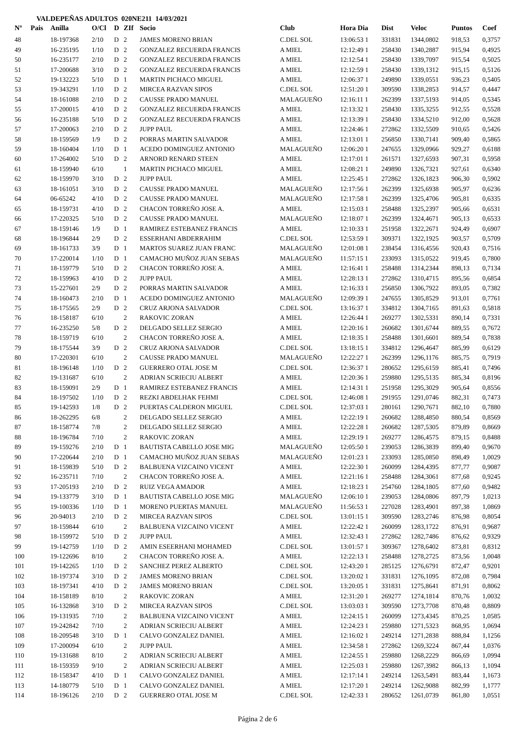VALDEPEÑAS ADULTOS 020NE211 14/03/2021
| Nº | Pais | Anilla | O/Cl | D | ZIf | Socio | Club | Hora Dia | Dist | Veloc | Puntos | Coef |
| --- | --- | --- | --- | --- | --- | --- | --- | --- | --- | --- | --- | --- |
| 48 | | 18-197368 | 2/10 | D | 2 | JAMES MORENO BRIAN | C.DEL SOL | 13:06:53 1 | 331831 | 1344,0802 | 918,53 | 0,3757 |
| 49 | | 16-235195 | 1/10 | D | 2 | GONZALEZ RECUERDA FRANCIS | A MIEL | 12:12:49 1 | 258430 | 1340,2887 | 915,94 | 0,4925 |
| 50 | | 16-235177 | 2/10 | D | 2 | GONZALEZ RECUERDA FRANCIS | A MIEL | 12:12:54 1 | 258430 | 1339,7097 | 915,54 | 0,5025 |
| 51 | | 17-200688 | 3/10 | D | 2 | GONZALEZ RECUERDA FRANCIS | A MIEL | 12:12:59 1 | 258430 | 1339,1312 | 915,15 | 0,5126 |
| 52 | | 19-132223 | 5/10 | D | 1 | MARTIN PICHACO MIGUEL | A MIEL | 12:06:37 1 | 249890 | 1339,0551 | 936,23 | 0,5405 |
| 53 | | 19-343291 | 1/10 | D | 2 | MIRCEA RAZVAN SIPOS | C.DEL SOL | 12:51:20 1 | 309590 | 1338,2853 | 914,57 | 0,4447 |
| 54 | | 18-161088 | 2/10 | D | 2 | CAUSSE PRADO MANUEL | MALAGUEÑO | 12:16:11 1 | 262399 | 1337,5193 | 914,05 | 0,5345 |
| 55 | | 17-200015 | 4/10 | D | 2 | GONZALEZ RECUERDA FRANCIS | A MIEL | 12:13:32 1 | 258430 | 1335,3255 | 912,55 | 0,5528 |
| 56 | | 16-235188 | 5/10 | D | 2 | GONZALEZ RECUERDA FRANCIS | A MIEL | 12:13:39 1 | 258430 | 1334,5210 | 912,00 | 0,5628 |
| 57 | | 17-200063 | 2/10 | D | 2 | JUPP PAUL | A MIEL | 12:24:46 1 | 272862 | 1332,5509 | 910,65 | 0,5426 |
| 58 | | 18-159569 | 1/9 | D | 2 | PORRAS MARTIN SALVADOR | A MIEL | 12:13:01 1 | 256850 | 1330,7141 | 909,40 | 0,5865 |
| 59 | | 18-160404 | 1/10 | D | 1 | ACEDO DOMINGUEZ ANTONIO | MALAGUEÑO | 12:06:20 1 | 247655 | 1329,0966 | 929,27 | 0,6188 |
| 60 | | 17-264002 | 5/10 | D | 2 | ARNORD RENARD STEEN | A MIEL | 12:17:01 1 | 261571 | 1327,6593 | 907,31 | 0,5958 |
| 61 | | 18-159940 | 6/10 | | 1 | MARTIN PICHACO MIGUEL | A MIEL | 12:08:21 1 | 249890 | 1326,7321 | 927,61 | 0,6340 |
| 62 | | 18-159970 | 3/10 | D | 2 | JUPP PAUL | A MIEL | 12:25:45 1 | 272862 | 1326,1823 | 906,30 | 0,5902 |
| 63 | | 18-161051 | 3/10 | D | 2 | CAUSSE PRADO MANUEL | MALAGUEÑO | 12:17:56 1 | 262399 | 1325,6938 | 905,97 | 0,6236 |
| 64 | | 06-65242 | 4/10 | D | 2 | CAUSSE PRADO MANUEL | MALAGUEÑO | 12:17:58 1 | 262399 | 1325,4706 | 905,81 | 0,6335 |
| 65 | | 18-159731 | 4/10 | D | 2 | CHACON TORREÑO JOSE A. | A MIEL | 12:15:03 1 | 258488 | 1325,2397 | 905,66 | 0,6531 |
| 66 | | 17-220325 | 5/10 | D | 2 | CAUSSE PRADO MANUEL | MALAGUEÑO | 12:18:07 1 | 262399 | 1324,4671 | 905,13 | 0,6533 |
| 67 | | 18-159146 | 1/9 | D | 1 | RAMIREZ ESTEBANEZ FRANCIS | A MIEL | 12:10:33 1 | 251958 | 1322,2671 | 924,49 | 0,6907 |
| 68 | | 18-196844 | 2/9 | D | 2 | ESSERHANI ABDERRAHIM | C.DEL SOL | 12:53:59 1 | 309371 | 1322,1925 | 903,57 | 0,5709 |
| 69 | | 18-161733 | 3/9 | D | 1 | MARTOS SUAREZ JUAN FRANC | MALAGUEÑO | 12:01:08 1 | 238454 | 1316,4556 | 920,43 | 0,7516 |
| 70 | | 17-220014 | 1/10 | D | 1 | CAMACHO MUÑOZ JUAN SEBAS | MALAGUEÑO | 11:57:15 1 | 233093 | 1315,0522 | 919,45 | 0,7800 |
| 71 | | 18-159779 | 5/10 | D | 2 | CHACON TORREÑO JOSE A. | A MIEL | 12:16:41 1 | 258488 | 1314,2344 | 898,13 | 0,7134 |
| 72 | | 18-159963 | 4/10 | D | 2 | JUPP PAUL | A MIEL | 12:28:13 1 | 272862 | 1310,4715 | 895,56 | 0,6854 |
| 73 | | 15-227601 | 2/9 | D | 2 | PORRAS MARTIN SALVADOR | A MIEL | 12:16:33 1 | 256850 | 1306,7922 | 893,05 | 0,7382 |
| 74 | | 18-160473 | 2/10 | D | 1 | ACEDO DOMINGUEZ ANTONIO | MALAGUEÑO | 12:09:39 1 | 247655 | 1305,8529 | 913,01 | 0,7761 |
| 75 | | 18-175565 | 2/9 | D | 2 | CRUZ ARJONA SALVADOR | C.DEL SOL | 13:16:37 1 | 334812 | 1304,7165 | 891,63 | 0,5818 |
| 76 | | 18-158187 | 6/10 | | 2 | RAKOVIC ZORAN | A MIEL | 12:26:44 1 | 269277 | 1302,5331 | 890,14 | 0,7331 |
| 77 | | 16-235250 | 5/8 | D | 2 | DELGADO SELLEZ SERGIO | A MIEL | 12:20:16 1 | 260682 | 1301,6744 | 889,55 | 0,7672 |
| 78 | | 18-159719 | 6/10 | | 2 | CHACON TORREÑO JOSE A. | A MIEL | 12:18:35 1 | 258488 | 1301,6601 | 889,54 | 0,7838 |
| 79 | | 18-175544 | 3/9 | D | 2 | CRUZ ARJONA SALVADOR | C.DEL SOL | 13:18:15 1 | 334812 | 1296,4647 | 885,99 | 0,6129 |
| 80 | | 17-220301 | 6/10 | | 2 | CAUSSE PRADO MANUEL | MALAGUEÑO | 12:22:27 1 | 262399 | 1296,1176 | 885,75 | 0,7919 |
| 81 | | 18-196148 | 1/10 | D | 2 | GUERRERO OTAL JOSE M | C.DEL SOL | 12:36:37 1 | 280652 | 1295,6159 | 885,41 | 0,7496 |
| 82 | | 19-131687 | 6/10 | | 2 | ADRIAN SCRIECIU ALBERT | A MIEL | 12:20:36 1 | 259880 | 1295,5135 | 885,34 | 0,8196 |
| 83 | | 18-159091 | 2/9 | D | 1 | RAMIREZ ESTEBANEZ FRANCIS | A MIEL | 12:14:31 1 | 251958 | 1295,3029 | 905,64 | 0,8556 |
| 84 | | 18-197502 | 1/10 | D | 2 | REZKI ABDELHAK FEHMI | C.DEL SOL | 12:46:08 1 | 291955 | 1291,0746 | 882,31 | 0,7473 |
| 85 | | 19-142593 | 1/8 | D | 2 | PUERTAS CALDERON MIGUEL | C.DEL SOL | 12:37:03 1 | 280161 | 1290,7671 | 882,10 | 0,7880 |
| 86 | | 18-262295 | 6/8 | | 2 | DELGADO SELLEZ SERGIO | A MIEL | 12:22:19 1 | 260682 | 1288,4850 | 880,54 | 0,8569 |
| 87 | | 18-158774 | 7/8 | | 2 | DELGADO SELLEZ SERGIO | A MIEL | 12:22:28 1 | 260682 | 1287,5305 | 879,89 | 0,8669 |
| 88 | | 18-196784 | 7/10 | | 2 | RAKOVIC ZORAN | A MIEL | 12:29:19 1 | 269277 | 1286,4575 | 879,15 | 0,8488 |
| 89 | | 19-159276 | 2/10 | D | 1 | BAUTISTA CABELLO JOSE MIG | MALAGUEÑO | 12:05:50 1 | 239053 | 1286,3839 | 899,40 | 0,9670 |
| 90 | | 17-220644 | 2/10 | D | 1 | CAMACHO MUÑOZ JUAN SEBAS | MALAGUEÑO | 12:01:23 1 | 233093 | 1285,0850 | 898,49 | 1,0029 |
| 91 | | 18-159839 | 5/10 | D | 2 | BALBUENA VIZCAINO VICENT | A MIEL | 12:22:30 1 | 260099 | 1284,4395 | 877,77 | 0,9087 |
| 92 | | 16-235711 | 7/10 | | 2 | CHACON TORREÑO JOSE A. | A MIEL | 12:21:16 1 | 258488 | 1284,3061 | 877,68 | 0,9245 |
| 93 | | 17-205193 | 2/10 | D | 2 | RUIZ VEGA AMADOR | A MIEL | 12:18:23 1 | 254760 | 1284,1805 | 877,60 | 0,9482 |
| 94 | | 19-133779 | 3/10 | D | 1 | BAUTISTA CABELLO JOSE MIG | MALAGUEÑO | 12:06:10 1 | 239053 | 1284,0806 | 897,79 | 1,0213 |
| 95 | | 19-100336 | 1/10 | D | 1 | MORENO PUERTAS MANUEL | MALAGUEÑO | 11:56:53 1 | 227028 | 1283,4901 | 897,38 | 1,0869 |
| 96 | | 20-94013 | 2/10 | D | 2 | MIRCEA RAZVAN SIPOS | C.DEL SOL | 13:01:15 1 | 309590 | 1283,2746 | 876,98 | 0,8054 |
| 97 | | 18-159844 | 6/10 | | 2 | BALBUENA VIZCAINO VICENT | A MIEL | 12:22:42 1 | 260099 | 1283,1722 | 876,91 | 0,9687 |
| 98 | | 18-159972 | 5/10 | D | 2 | JUPP PAUL | A MIEL | 12:32:43 1 | 272862 | 1282,7486 | 876,62 | 0,9329 |
| 99 | | 19-142759 | 1/10 | D | 2 | AMIN ESEERHANI MOHAMED | C.DEL SOL | 13:01:57 1 | 309367 | 1278,6402 | 873,81 | 0,8312 |
| 100 | | 19-122696 | 8/10 | | 2 | CHACON TORREÑO JOSE A. | A MIEL | 12:22:13 1 | 258488 | 1278,2725 | 873,56 | 1,0048 |
| 101 | | 19-142265 | 1/10 | D | 2 | SANCHEZ PEREZ ALBERTO | C.DEL SOL | 12:43:20 1 | 285125 | 1276,6791 | 872,47 | 0,9201 |
| 102 | | 18-197374 | 3/10 | D | 2 | JAMES MORENO BRIAN | C.DEL SOL | 13:20:02 1 | 331831 | 1276,1095 | 872,08 | 0,7984 |
| 103 | | 18-197341 | 4/10 | D | 2 | JAMES MORENO BRIAN | C.DEL SOL | 13:20:05 1 | 331831 | 1275,8641 | 871,91 | 0,8062 |
| 104 | | 18-158189 | 8/10 | | 2 | RAKOVIC ZORAN | A MIEL | 12:31:20 1 | 269277 | 1274,1814 | 870,76 | 1,0032 |
| 105 | | 16-132868 | 3/10 | D | 2 | MIRCEA RAZVAN SIPOS | C.DEL SOL | 13:03:03 1 | 309590 | 1273,7708 | 870,48 | 0,8809 |
| 106 | | 19-131935 | 7/10 | | 2 | BALBUENA VIZCAINO VICENT | A MIEL | 12:24:15 1 | 260099 | 1273,4345 | 870,25 | 1,0585 |
| 107 | | 19-242842 | 7/10 | | 2 | ADRIAN SCRIECIU ALBERT | A MIEL | 12:24:23 1 | 259880 | 1271,5323 | 868,95 | 1,0694 |
| 108 | | 18-209548 | 3/10 | D | 1 | CALVO GONZALEZ DANIEL | A MIEL | 12:16:02 1 | 249214 | 1271,2838 | 888,84 | 1,1256 |
| 109 | | 17-200094 | 6/10 | | 2 | JUPP PAUL | A MIEL | 12:34:58 1 | 272862 | 1269,3224 | 867,44 | 1,0376 |
| 110 | | 19-131688 | 8/10 | | 2 | ADRIAN SCRIECIU ALBERT | A MIEL | 12:24:55 1 | 259880 | 1268,2229 | 866,69 | 1,0994 |
| 111 | | 18-159359 | 9/10 | | 2 | ADRIAN SCRIECIU ALBERT | A MIEL | 12:25:03 1 | 259880 | 1267,3982 | 866,13 | 1,1094 |
| 112 | | 18-158347 | 4/10 | D | 1 | CALVO GONZALEZ DANIEL | A MIEL | 12:17:14 1 | 249214 | 1263,5491 | 883,44 | 1,1673 |
| 113 | | 14-180779 | 5/10 | D | 1 | CALVO GONZALEZ DANIEL | A MIEL | 12:17:20 1 | 249214 | 1262,9088 | 882,99 | 1,1777 |
| 114 | | 18-196126 | 2/10 | D | 2 | GUERRERO OTAL JOSE M | C.DEL SOL | 12:42:33 1 | 280652 | 1261,0739 | 861,80 | 1,0551 |
Página 2 de 6